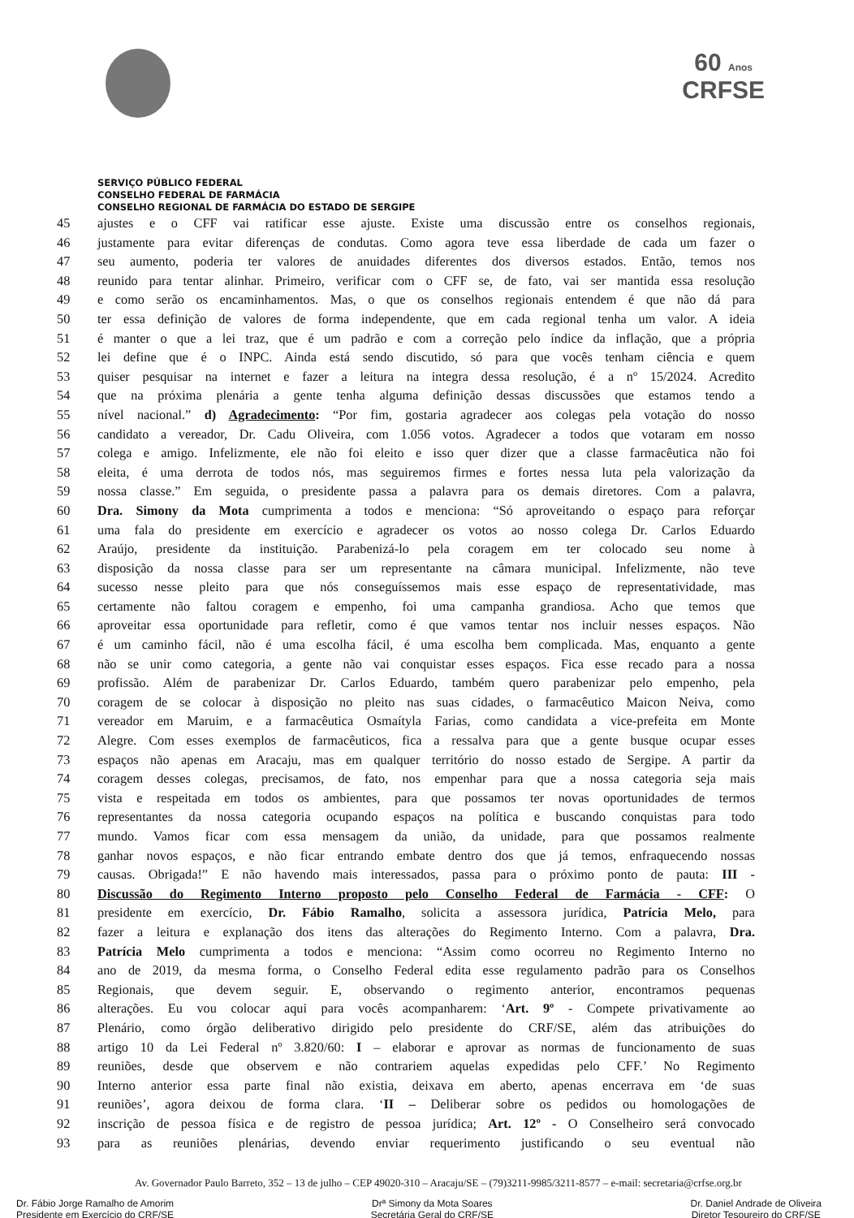60 Anos
CRFSE
SERVIÇO PÚBLICO FEDERAL
CONSELHO FEDERAL DE FARMÁCIA
CONSELHO REGIONAL DE FARMÁCIA DO ESTADO DE SERGIPE
45 ajustes e o CFF vai ratificar esse ajuste. Existe uma discussão entre os conselhos regionais,
46 justamente para evitar diferenças de condutas. Como agora teve essa liberdade de cada um fazer o
47 seu aumento, poderia ter valores de anuidades diferentes dos diversos estados. Então, temos nos
48 reunido para tentar alinhar. Primeiro, verificar com o CFF se, de fato, vai ser mantida essa resolução
49 e como serão os encaminhamentos. Mas, o que os conselhos regionais entendem é que não dá para
50 ter essa definição de valores de forma independente, que em cada regional tenha um valor. A ideia
51 é manter o que a lei traz, que é um padrão e com a correção pelo índice da inflação, que a própria
52 lei define que é o INPC. Ainda está sendo discutido, só para que vocês tenham ciência e quem
53 quiser pesquisar na internet e fazer a leitura na integra dessa resolução, é a nº 15/2024. Acredito
54 que na próxima plenária a gente tenha alguma definição dessas discussões que estamos tendo a
55 nível nacional.” d) Agradecimento: “Por fim, gostaria agradecer aos colegas pela votação do nosso
56 candidato a vereador, Dr. Cadu Oliveira, com 1.056 votos. Agradecer a todos que votaram em nosso
57 colega e amigo. Infelizmente, ele não foi eleito e isso quer dizer que a classe farmacêutica não foi
58 eleita, é uma derrota de todos nós, mas seguiremos firmes e fortes nessa luta pela valorização da
59 nossa classe.” Em seguida, o presidente passa a palavra para os demais diretores. Com a palavra,
60 Dra. Simony da Mota cumprimenta a todos e menciona: “Só aproveitando o espaço para reforçar
61 uma fala do presidente em exercício e agradecer os votos ao nosso colega Dr. Carlos Eduardo
62 Araújo, presidente da instituição. Parabenizá-lo pela coragem em ter colocado seu nome à
63 disposição da nossa classe para ser um representante na câmara municipal. Infelizmente, não teve
64 sucesso nesse pleito para que nós conseguíssemos mais esse espaço de representatividade, mas
65 certamente não faltou coragem e empenho, foi uma campanha grandiosa. Acho que temos que
66 aproveitar essa oportunidade para refletir, como é que vamos tentar nos incluir nesses espaços. Não
67 é um caminho fácil, não é uma escolha fácil, é uma escolha bem complicada. Mas, enquanto a gente
68 não se unir como categoria, a gente não vai conquistar esses espaços. Fica esse recado para a nossa
69 profissão. Além de parabenizar Dr. Carlos Eduardo, também quero parabenizar pelo empenho, pela
70 coragem de se colocar à disposição no pleito nas suas cidades, o farmacêutico Maicon Neiva, como
71 vereador em Maruim, e a farmacêutica Osmaítyla Farias, como candidata a vice-prefeita em Monte
72 Alegre. Com esses exemplos de farmacêuticos, fica a ressalva para que a gente busque ocupar esses
73 espaços não apenas em Aracaju, mas em qualquer território do nosso estado de Sergipe. A partir da
74 coragem desses colegas, precisamos, de fato, nos empenhar para que a nossa categoria seja mais
75 vista e respeitada em todos os ambientes, para que possamos ter novas oportunidades de termos
76 representantes da nossa categoria ocupando espaços na política e buscando conquistas para todo
77 mundo. Vamos ficar com essa mensagem da união, da unidade, para que possamos realmente
78 ganhar novos espaços, e não ficar entrando embate dentro dos que já temos, enfraquecendo nossas
79 causas. Obrigada!” E não havendo mais interessados, passa para o próximo ponto de pauta: III -
80 Discussão do Regimento Interno proposto pelo Conselho Federal de Farmácia - CFF: O
81 presidente em exercício, Dr. Fábio Ramalho, solicita a assessora jurídica, Patrícia Melo, para
82 fazer a leitura e explanação dos itens das alterações do Regimento Interno. Com a palavra, Dra.
83 Patrícia Melo cumprimenta a todos e menciona: “Assim como ocorreu no Regimento Interno no
84 ano de 2019, da mesma forma, o Conselho Federal edita esse regulamento padrão para os Conselhos
85 Regionais, que devem seguir. E, observando o regimento anterior, encontramos pequenas
86 alterações. Eu vou colocar aqui para vocês acompanharem: ‘Art. 9º - Compete privativamente ao
87 Plenário, como órgão deliberativo dirigido pelo presidente do CRF/SE, além das atribuições do
88 artigo 10 da Lei Federal nº 3.820/60: I – elaborar e aprovar as normas de funcionamento de suas
89 reuniões, desde que observem e não contrariem aquelas expedidas pelo CFF.’ No Regimento
90 Interno anterior essa parte final não existia, deixava em aberto, apenas encerrava em ‘de suas
91 reuniões’, agora deixou de forma clara. ‘II – Deliberar sobre os pedidos ou homologações de
92 inscrição de pessoa física e de registro de pessoa jurídica; Art. 12º - O Conselheiro será convocado
93 para as reuniões plenárias, devendo enviar requerimento justificando o seu eventual não
Av. Governador Paulo Barreto, 352 – 13 de julho – CEP 49020-310 – Aracaju/SE – (79)3211-9985/3211-8577 – e-mail: secretaria@crfse.org.br
Dr. Fábio Jorge Ramalho de Amorim
Presidente em Exercício do CRF/SE
Drª Simony da Mota Soares
Secretária Geral do CRF/SE
Dr. Daniel Andrade de Oliveira
Diretor Tesoureiro do CRF/SE